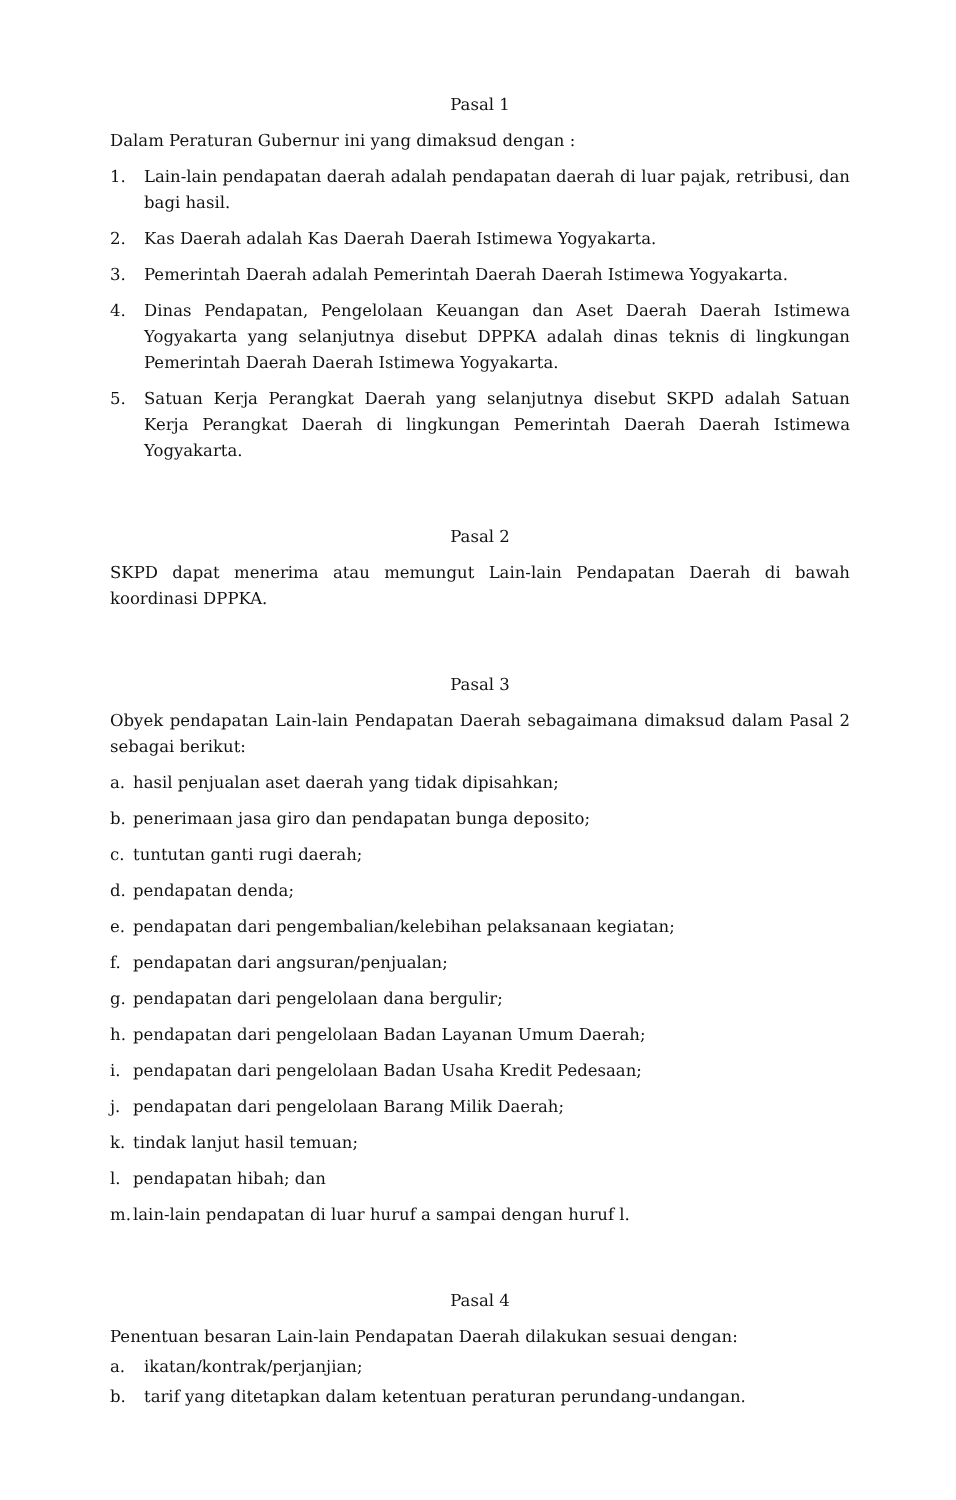Pasal 1
Dalam Peraturan Gubernur ini yang dimaksud dengan :
1. Lain-lain pendapatan daerah adalah pendapatan daerah di luar pajak, retribusi, dan bagi hasil.
2. Kas Daerah adalah Kas Daerah Daerah Istimewa Yogyakarta.
3. Pemerintah Daerah adalah Pemerintah Daerah Daerah Istimewa Yogyakarta.
4. Dinas Pendapatan, Pengelolaan Keuangan dan Aset Daerah Daerah Istimewa Yogyakarta yang selanjutnya disebut DPPKA adalah dinas teknis di lingkungan Pemerintah Daerah Daerah Istimewa Yogyakarta.
5. Satuan Kerja Perangkat Daerah yang selanjutnya disebut SKPD adalah Satuan Kerja Perangkat Daerah di lingkungan Pemerintah Daerah Daerah Istimewa Yogyakarta.
Pasal 2
SKPD dapat menerima atau memungut Lain-lain Pendapatan Daerah di bawah koordinasi DPPKA.
Pasal 3
Obyek pendapatan Lain-lain Pendapatan Daerah sebagaimana dimaksud dalam Pasal 2 sebagai berikut:
a. hasil penjualan aset daerah yang tidak dipisahkan;
b. penerimaan jasa giro dan pendapatan bunga deposito;
c. tuntutan ganti rugi daerah;
d. pendapatan denda;
e. pendapatan dari pengembalian/kelebihan pelaksanaan kegiatan;
f. pendapatan dari angsuran/penjualan;
g. pendapatan dari pengelolaan dana bergulir;
h. pendapatan dari pengelolaan Badan Layanan Umum Daerah;
i. pendapatan dari pengelolaan Badan Usaha Kredit Pedesaan;
j. pendapatan dari pengelolaan Barang Milik Daerah;
k. tindak lanjut hasil temuan;
l. pendapatan hibah; dan
m. lain-lain pendapatan di luar huruf a sampai dengan huruf l.
Pasal 4
Penentuan besaran Lain-lain Pendapatan Daerah dilakukan sesuai dengan:
a. ikatan/kontrak/perjanjian;
b. tarif yang ditetapkan dalam ketentuan peraturan perundang-undangan.